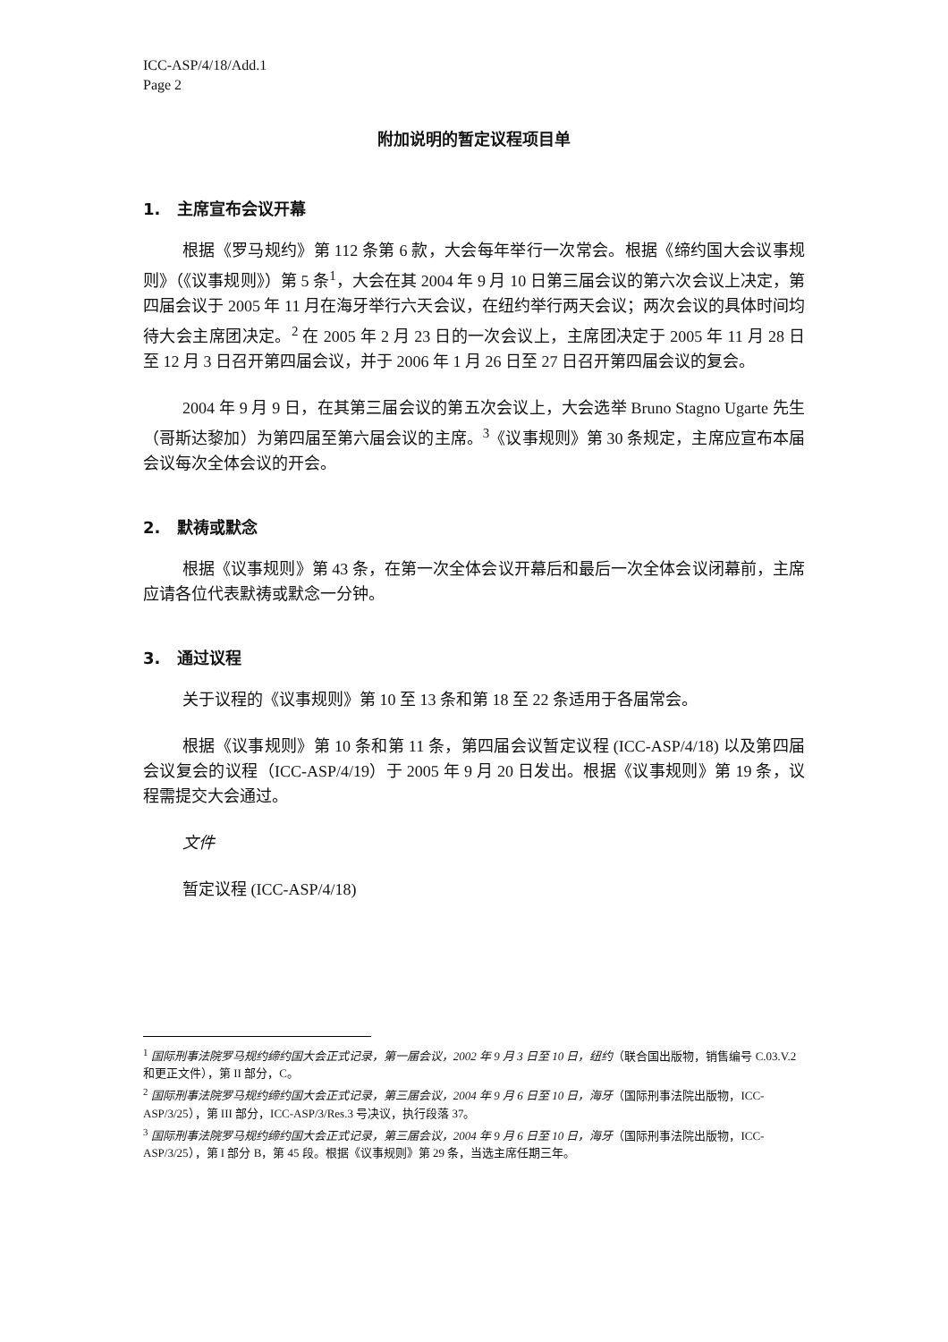ICC-ASP/4/18/Add.1
Page 2
附加说明的暂定议程项目单
1. 主席宣布会议开幕
根据《罗马规约》第 112 条第 6 款，大会每年举行一次常会。根据《缔约国大会议事规则》（《议事规则》）第 5 条<sup>1</sup>，大会在其 2004 年 9 月 10 日第三届会议的第六次会议上决定，第四届会议于 2005 年 11 月在海牙举行六天会议，在纽约举行两天会议；两次会议的具体时间均待大会主席团决定。<sup>2</sup> 在 2005 年 2 月 23 日的一次会议上，主席团决定于 2005 年 11 月 28 日至 12 月 3 日召开第四届会议，并于 2006 年 1 月 26 日至 27 日召开第四届会议的复会。
2004 年 9 月 9 日，在其第三届会议的第五次会议上，大会选举 Bruno Stagno Ugarte 先生（哥斯达黎加）为第四届至第六届会议的主席。<sup>3</sup>《议事规则》第 30 条规定，主席应宣布本届会议每次全体会议的开会。
2. 默祷或默念
根据《议事规则》第 43 条，在第一次全体会议开幕后和最后一次全体会议闭幕前，主席应请各位代表默祷或默念一分钟。
3. 通过议程
关于议程的《议事规则》第 10 至 13 条和第 18 至 22 条适用于各届常会。
根据《议事规则》第 10 条和第 11 条，第四届会议暂定议程 (ICC-ASP/4/18) 以及第四届会议复会的议程（ICC-ASP/4/19）于 2005 年 9 月 20 日发出。根据《议事规则》第 19 条，议程需提交大会通过。
文件
暂定议程 (ICC-ASP/4/18)
<sup>1</sup> 国际刑事法院罗马规约缔约国大会正式记录，第一届会议，2002 年 9 月 3 日至 10 日，纽约（联合国出版物，销售编号 C.03.V.2 和更正文件），第 II 部分，C。
<sup>2</sup> 国际刑事法院罗马规约缔约国大会正式记录，第三届会议，2004 年 9 月 6 日至 10 日，海牙（国际刑事法院出版物，ICC-ASP/3/25），第 III 部分，ICC-ASP/3/Res.3 号决议，执行段落 37。
<sup>3</sup> 国际刑事法院罗马规约缔约国大会正式记录，第三届会议，2004 年 9 月 6 日至 10 日，海牙（国际刑事法院出版物，ICC-ASP/3/25），第 I 部分 B，第 45 段。根据《议事规则》第 29 条，当选主席任期三年。